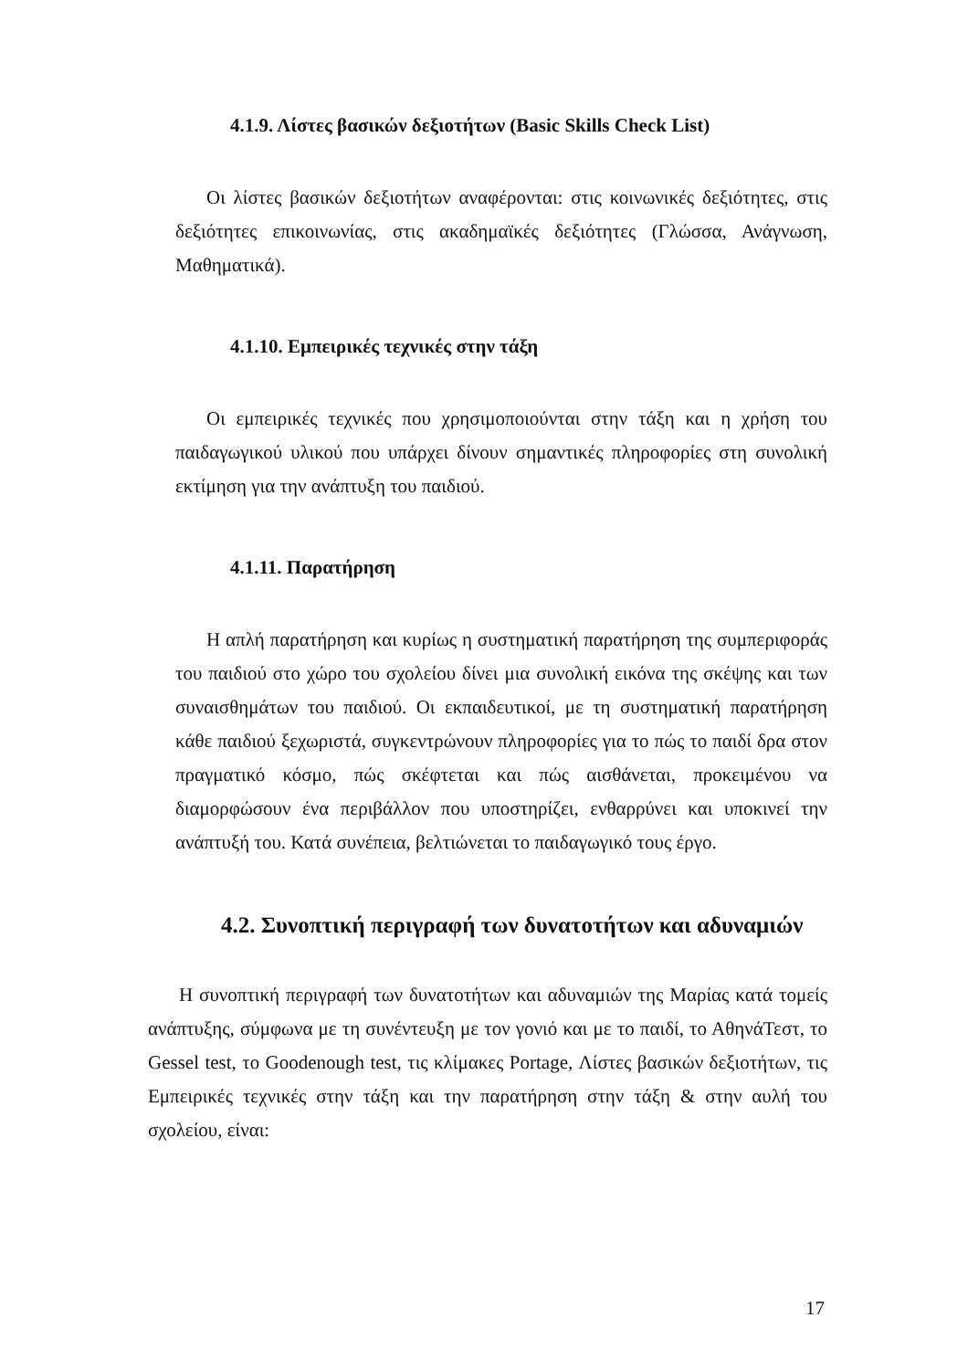4.1.9. Λίστες βασικών δεξιοτήτων (Basic Skills Check List)
Οι λίστες βασικών δεξιοτήτων αναφέρονται: στις κοινωνικές δεξιότητες, στις δεξιότητες επικοινωνίας, στις ακαδημαϊκές δεξιότητες (Γλώσσα, Ανάγνωση, Μαθηματικά).
4.1.10. Εμπειρικές τεχνικές στην τάξη
Οι εμπειρικές τεχνικές που χρησιμοποιούνται στην τάξη και η χρήση του παιδαγωγικού υλικού που υπάρχει δίνουν σημαντικές πληροφορίες στη συνολική εκτίμηση για την ανάπτυξη του παιδιού.
4.1.11. Παρατήρηση
Η απλή παρατήρηση και κυρίως η συστηματική παρατήρηση της συμπεριφοράς του παιδιού στο χώρο του σχολείου δίνει μια συνολική εικόνα της σκέψης και των συναισθημάτων του παιδιού. Οι εκπαιδευτικοί, με τη συστηματική παρατήρηση κάθε παιδιού ξεχωριστά, συγκεντρώνουν πληροφορίες για το πώς το παιδί δρα στον πραγματικό κόσμο, πώς σκέφτεται και πώς αισθάνεται, προκειμένου να διαμορφώσουν ένα περιβάλλον που υποστηρίζει, ενθαρρύνει και υποκινεί την ανάπτυξή του. Κατά συνέπεια, βελτιώνεται το παιδαγωγικό τους έργο.
4.2. Συνοπτική περιγραφή των δυνατοτήτων και αδυναμιών
Η συνοπτική περιγραφή των δυνατοτήτων και αδυναμιών της Μαρίας κατά τομείς ανάπτυξης, σύμφωνα με τη συνέντευξη με τον γονιό και με το παιδί, το ΑθηνάΤεστ, το Gessel test, το Goodenough test, τις κλίμακες Portage, Λίστες βασικών δεξιοτήτων, τις Εμπειρικές τεχνικές στην τάξη και την παρατήρηση στην τάξη & στην αυλή του σχολείου, είναι:
17